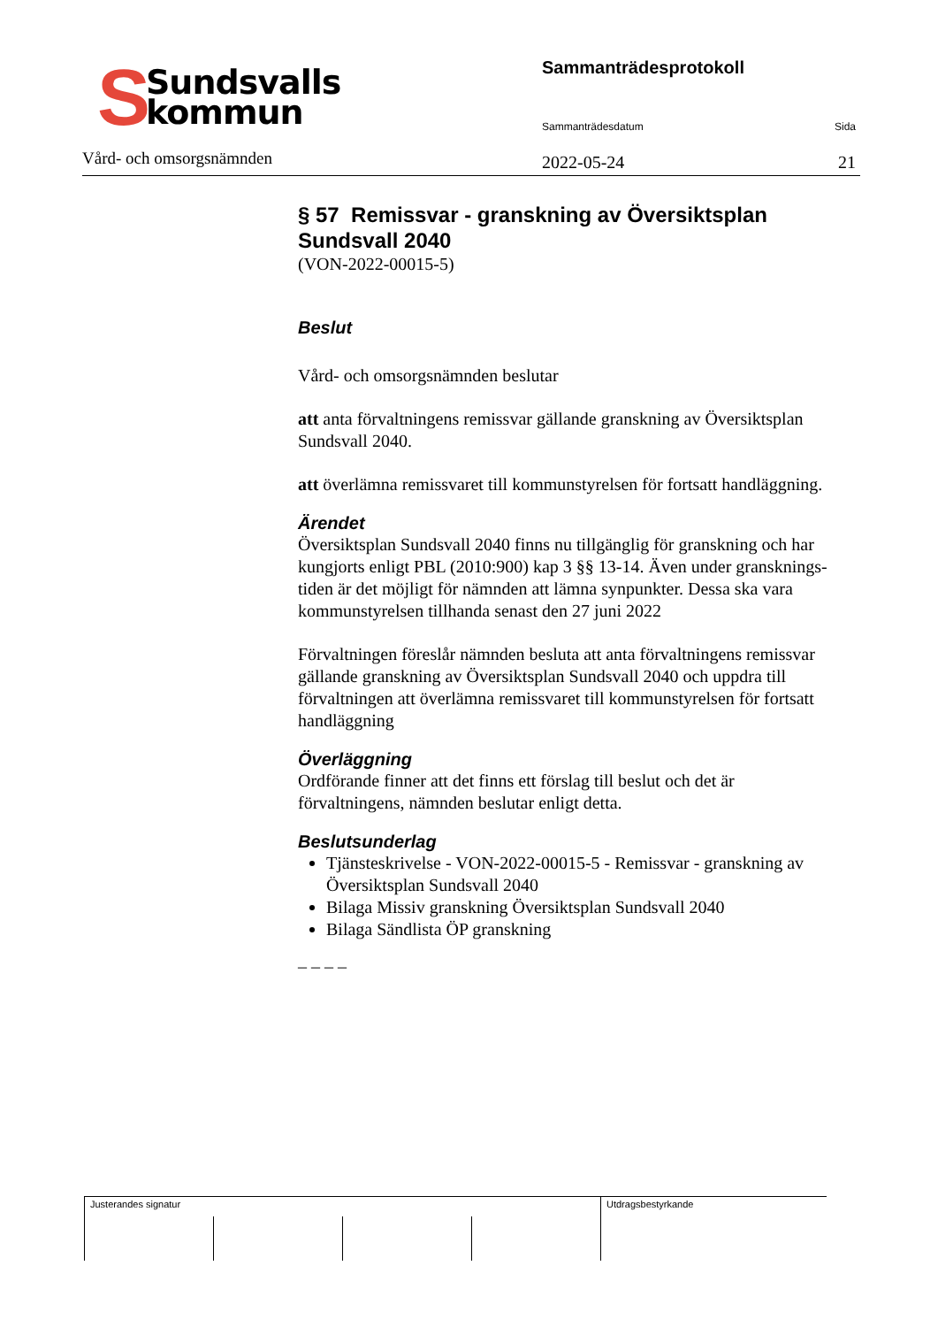S
Sundsvalls
kommun
Vård- och omsorgsnämnden
Sammanträdesprotokoll
Sammanträdesdatum Sida
2022-05-24 21
§ 57 Remissvar - granskning av Översiktsplan Sundsvall 2040
(VON-2022-00015-5)
Beslut
Vård- och omsorgsnämnden beslutar
att anta förvaltningens remissvar gällande granskning av Översiktsplan Sundsvall 2040.
att överlämna remissvaret till kommunstyrelsen för fortsatt handläggning.
Ärendet
Översiktsplan Sundsvall 2040 finns nu tillgänglig för granskning och har kungjorts enligt PBL (2010:900) kap 3 §§ 13-14. Även under gransknings- tiden är det möjligt för nämnden att lämna synpunkter. Dessa ska vara kommunstyrelsen tillhanda senast den 27 juni 2022
Förvaltningen föreslår nämnden besluta att anta förvaltningens remissvar
gällande granskning av Översiktsplan Sundsvall 2040 och uppdra till förvaltningen att överlämna remissvaret till kommunstyrelsen för fortsatt handläggning
Överläggning
Ordförande finner att det finns ett förslag till beslut och det är förvaltningens, nämnden beslutar enligt detta.
Beslutsunderlag
Tjänsteskrivelse - VON-2022-00015-5 - Remissvar - granskning av Översiktsplan Sundsvall 2040
Bilaga Missiv granskning Översiktsplan Sundsvall 2040
Bilaga Sändlista ÖP granskning
_ _ _ _
| Justerandes signatur | | | | Utdragsbestyrkande |